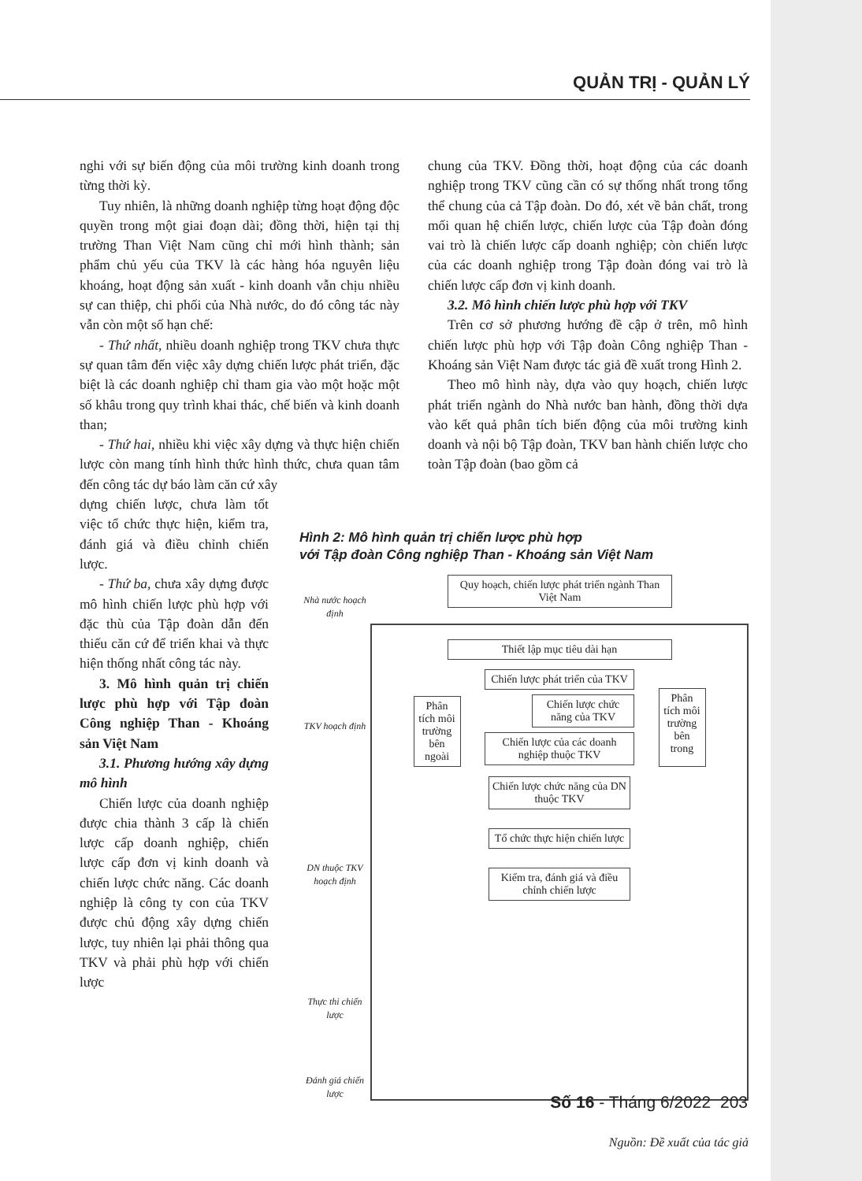QUẢN TRỊ - QUẢN LÝ
nghi với sự biến động của môi trường kinh doanh trong từng thời kỳ.
Tuy nhiên, là những doanh nghiệp từng hoạt động độc quyền trong một giai đoạn dài; đồng thời, hiện tại thị trường Than Việt Nam cũng chỉ mới hình thành; sản phẩm chủ yếu của TKV là các hàng hóa nguyên liệu khoáng, hoạt động sản xuất - kinh doanh vẫn chịu nhiều sự can thiệp, chi phối của Nhà nước, do đó công tác này vẫn còn một số hạn chế:
- Thứ nhất, nhiều doanh nghiệp trong TKV chưa thực sự quan tâm đến việc xây dựng chiến lược phát triển, đặc biệt là các doanh nghiệp chỉ tham gia vào một hoặc một số khâu trong quy trình khai thác, chế biến và kinh doanh than;
- Thứ hai, nhiều khi việc xây dựng và thực hiện chiến lược còn mang tính hình thức hình thức, chưa quan tâm đến công tác dự báo làm căn cứ xây
dựng chiến lược, chưa làm tốt việc tổ chức thực hiện, kiểm tra, đánh giá và điều chỉnh chiến lược.
- Thứ ba, chưa xây dựng được mô hình chiến lược phù hợp với đặc thù của Tập đoàn dẫn đến thiếu căn cứ để triển khai và thực hiện thống nhất công tác này.
3. Mô hình quản trị chiến lược phù hợp với Tập đoàn Công nghiệp Than - Khoáng sản Việt Nam
3.1. Phương hướng xây dựng mô hình
Chiến lược của doanh nghiệp được chia thành 3 cấp là chiến lược cấp doanh nghiệp, chiến lược cấp đơn vị kinh doanh và chiến lược chức năng. Các doanh nghiệp là công ty con của TKV được chủ động xây dựng chiến lược, tuy nhiên lại phải thông qua TKV và phải phù hợp với chiến lược
chung của TKV. Đồng thời, hoạt động của các doanh nghiệp trong TKV cũng cần có sự thống nhất trong tổng thể chung của cả Tập đoàn. Do đó, xét về bản chất, trong mối quan hệ chiến lược, chiến lược của Tập đoàn đóng vai trò là chiến lược cấp doanh nghiệp; còn chiến lược của các doanh nghiệp trong Tập đoàn đóng vai trò là chiến lược cấp đơn vị kinh doanh.
3.2. Mô hình chiến lược phù hợp với TKV
Trên cơ sở phương hướng đề cập ở trên, mô hình chiến lược phù hợp với Tập đoàn Công nghiệp Than - Khoáng sản Việt Nam được tác giả đề xuất trong Hình 2.
Theo mô hình này, dựa vào quy hoạch, chiến lược phát triển ngành do Nhà nước ban hành, đồng thời dựa vào kết quả phân tích biến động của môi trường kinh doanh và nội bộ Tập đoàn, TKV ban hành chiến lược cho toàn Tập đoàn (bao gồm cả
Hình 2: Mô hình quản trị chiến lược phù hợp
với Tập đoàn Công nghiệp Than - Khoáng sản Việt Nam
Nhà nước hoạch định
TKV hoạch định
DN thuộc TKV hoạch định
Thực thi chiến lược
Đánh giá chiến lược
Quy hoạch, chiến lược phát triển ngành Than Việt Nam
Thiết lập mục tiêu dài hạn
Phân tích môi trường bên ngoài
Chiến lược phát triển của TKV
Chiến lược chức năng của TKV
Chiến lược của các doanh nghiệp thuộc TKV
Phân tích môi trường bên trong
Chiến lược chức năng của DN thuộc TKV
Tổ chức thực hiện chiến lược
Kiểm tra, đánh giá và điều chỉnh chiến lược
Nguồn: Đề xuất của tác giả
Số 16 - Tháng 6/2022 203